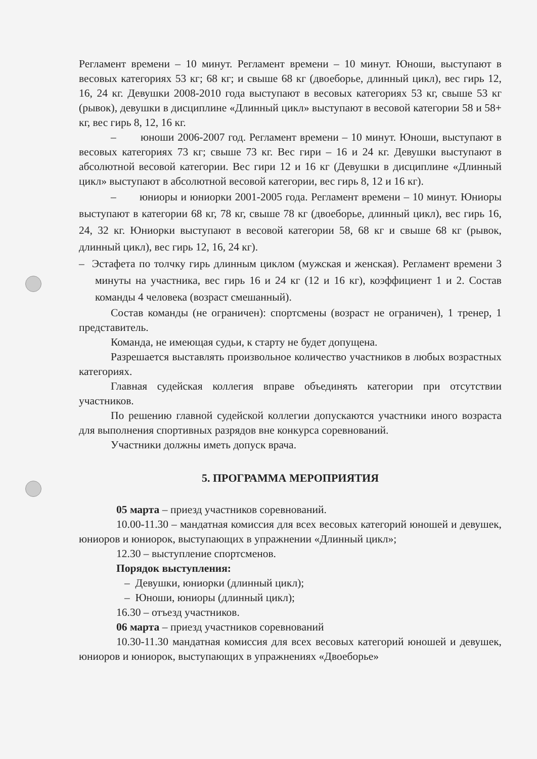Регламент времени – 10 минут. Регламент времени – 10 минут. Юноши, выступают в весовых категориях 53 кг; 68 кг; и свыше 68 кг (двоеборье, длинный цикл), вес гирь 12, 16, 24 кг. Девушки 2008-2010 года выступают в весовых категориях 53 кг, свыше 53 кг (рывок), девушки в дисциплине «Длинный цикл» выступают в весовой категории 58 и 58+ кг, вес гирь 8, 12, 16 кг.
– юноши 2006-2007 год. Регламент времени – 10 минут. Юноши, выступают в весовых категориях 73 кг; свыше 73 кг. Вес гири – 16 и 24 кг. Девушки выступают в абсолютной весовой категории. Вес гири 12 и 16 кг (Девушки в дисциплине «Длинный цикл» выступают в абсолютной весовой категории, вес гирь 8, 12 и 16 кг).
– юниоры и юниорки 2001-2005 года. Регламент времени – 10 минут. Юниоры выступают в категории 68 кг, 78 кг, свыше 78 кг (двоеборье, длинный цикл), вес гирь 16, 24, 32 кг. Юниорки выступают в весовой категории 58, 68 кг и свыше 68 кг (рывок, длинный цикл), вес гирь 12, 16, 24 кг).
– Эстафета по толчку гирь длинным циклом (мужская и женская). Регламент времени 3 минуты на участника, вес гирь 16 и 24 кг (12 и 16 кг), коэффициент 1 и 2. Состав команды 4 человека (возраст смешанный).
Состав команды (не ограничен): спортсмены (возраст не ограничен), 1 тренер, 1 представитель.
Команда, не имеющая судьи, к старту не будет допущена.
Разрешается выставлять произвольное количество участников в любых возрастных категориях.
Главная судейская коллегия вправе объединять категории при отсутствии участников.
По решению главной судейской коллегии допускаются участники иного возраста для выполнения спортивных разрядов вне конкурса соревнований.
Участники должны иметь допуск врача.
5. ПРОГРАММА МЕРОПРИЯТИЯ
05 марта – приезд участников соревнований.
10.00-11.30 – мандатная комиссия для всех весовых категорий юношей и девушек, юниоров и юниорок, выступающих в упражнении «Длинный цикл»;
12.30 – выступление спортсменов.
Порядок выступления:
– Девушки, юниорки (длинный цикл);
– Юноши, юниоры (длинный цикл);
16.30 – отъезд участников.
06 марта – приезд участников соревнований
10.30-11.30 мандатная комиссия для всех весовых категорий юношей и девушек, юниоров и юниорок, выступающих в упражнениях «Двоеборье»